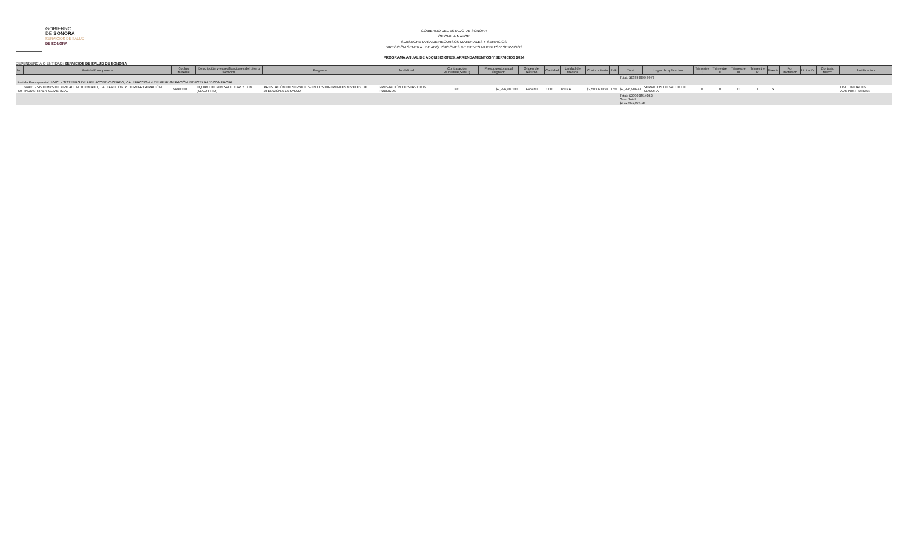GOBIERNO
DE SONORA
SERVICIOS DE SALUD
DE SONORA
GOBIERNO DEL ESTADO DE SONORA
OFICIALÍA MAYOR
SUBSECRETARÍA DE RECURSOS MATERIALES Y SERVICIOS
DIRECCIÓN GENERAL DE ADQUISICIONES DE BIENES MUEBLES Y SERVICIOS
PROGRAMA ANUAL DE ADQUISICIONES, ARRENDAMIENTOS Y SERVICIOS 2024
DEPENDENCIA O ENTIDAD: SERVICIOS DE SALUD DE SONORA
| No. | Partida Presupuestal | Codigo Material | Descripción y especificaciones del bien o servicios | Programa | Modalidad | Contratación Plurianual(SI/NO) | Presupuesto anual asignado | Origen del recurso | Cantidad | Unidad de medida | Costo unitario | IVA | Total | Lugar de aplicación | Trimestre I | Trimestre II | Trimestre III | Trimestre IV | Directa | Por Invitación | Licitación | Contrato Marco | Justificación |
| --- | --- | --- | --- | --- | --- | --- | --- | --- | --- | --- | --- | --- | --- | --- | --- | --- | --- | --- | --- | --- | --- | --- | --- |
| | | | | | | | | | | | | | Total: $23999999.9972 | | | | | | | | | | |
| Partida Presupuestal: 56401 - SISTEMAS DE AIRE ACONDICIONADO, CALEFACCIÓN Y DE REFRIGERACIÓN INDUSTRIAL Y COMERCIAL | | | | | | | | | | | | | | | | | | | | | | | |
| 50 | 56401 - SISTEMAS DE AIRE ACONDICIONADO, CALEFACCIÓN Y DE REFRIGERACIÓN INDUSTRIAL Y COMERCIAL | 56410010 | EQUIPO DE MINISPLIT CAP. 2 TON (SOLO FRIO) | PRESTACIÓN DE SERVICIOS EN LOS DIFERENTES NIVELES DE ATENCIÓN A LA SALUD | PRESTACIÓN DE SERVICIOS PÚBLICOS | NO | $2,996,987.00 | Federal | 1.00 | PIEZA | $2,583,608.97 | 16% | $2,996,986.41 | SERVICIOS DE SALUD DE SONORA | 0 | 0 | 0 | 1 | x | | | | USO UNIDADES ADMINISTRATIVAS |
| | | | | | | | | | | | | | Total: $2996986.4052 Gran Total: $372,651,976.25 | | | | | | | | | | |